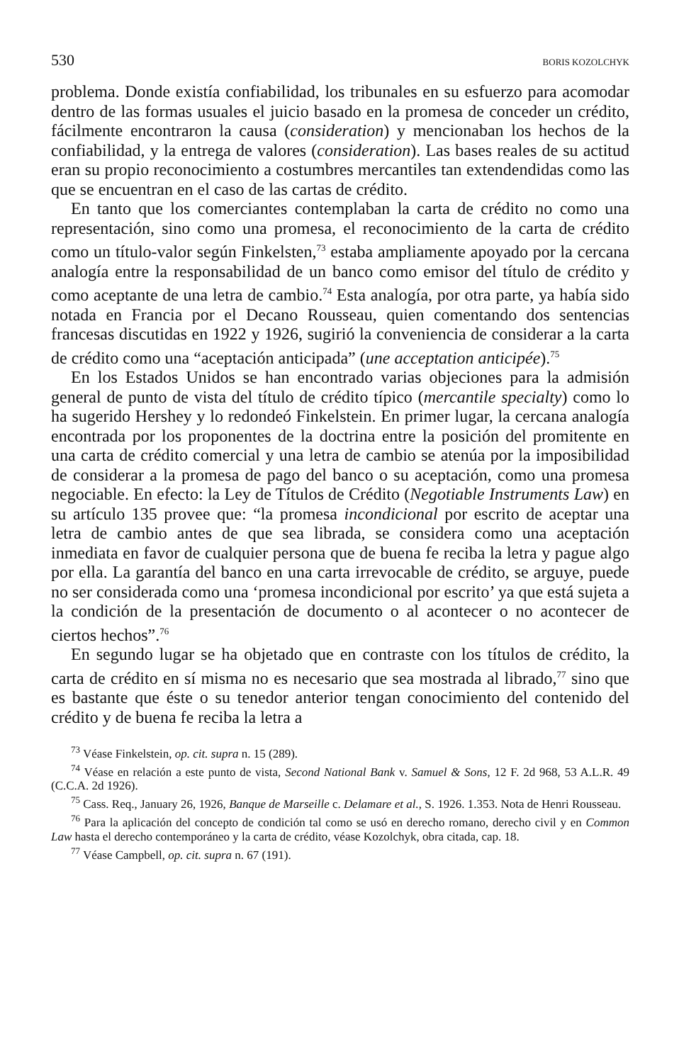530 BORIS KOZOLCHYK
problema. Donde existía confiabilidad, los tribunales en su esfuerzo para acomodar dentro de las formas usuales el juicio basado en la promesa de conceder un crédito, fácilmente encontraron la causa (consideration) y mencionaban los hechos de la confiabilidad, y la entrega de valores (consideration). Las bases reales de su actitud eran su propio reconocimiento a costumbres mercantiles tan extendendidas como las que se encuentran en el caso de las cartas de crédito.
En tanto que los comerciantes contemplaban la carta de crédito no como una representación, sino como una promesa, el reconocimiento de la carta de crédito como un título-valor según Finkelsten,<sup>73</sup> estaba ampliamente apoyado por la cercana analogía entre la responsabilidad de un banco como emisor del título de crédito y como aceptante de una letra de cambio.<sup>74</sup> Esta analogía, por otra parte, ya había sido notada en Francia por el Decano Rousseau, quien comentando dos sentencias francesas discutidas en 1922 y 1926, sugirió la conveniencia de considerar a la carta de crédito como una “aceptación anticipada” (une acceptation anticipée).<sup>75</sup>
En los Estados Unidos se han encontrado varias objeciones para la admisión general de punto de vista del título de crédito típico (mercantile specialty) como lo ha sugerido Hershey y lo redondeó Finkelstein. En primer lugar, la cercana analogía encontrada por los proponentes de la doctrina entre la posición del promitente en una carta de crédito comercial y una letra de cambio se atenúa por la imposibilidad de considerar a la promesa de pago del banco o su aceptación, como una promesa negociable. En efecto: la Ley de Títulos de Crédito (Negotiable Instruments Law) en su artículo 135 provee que: “la promesa incondicional por escrito de aceptar una letra de cambio antes de que sea librada, se considera como una aceptación inmediata en favor de cualquier persona que de buena fe reciba la letra y pague algo por ella. La garantía del banco en una carta irrevocable de crédito, se arguye, puede no ser considerada como una ‘promesa incondicional por escrito’ ya que está sujeta a la condición de la presentación de documento o al acontecer o no acontecer de ciertos hechos”.<sup>76</sup>
En segundo lugar se ha objetado que en contraste con los títulos de crédito, la carta de crédito en sí misma no es necesario que sea mostrada al librado,<sup>77</sup> sino que es bastante que éste o su tenedor anterior tengan conocimiento del contenido del crédito y de buena fe reciba la letra a
<sup>73</sup> Véase Finkelstein, op. cit. supra n. 15 (289).
<sup>74</sup> Véase en relación a este punto de vista, Second National Bank v. Samuel & Sons, 12 F. 2d 968, 53 A.L.R. 49 (C.C.A. 2d 1926).
<sup>75</sup> Cass. Req., January 26, 1926, Banque de Marseille c. Delamare et al., S. 1926. 1.353. Nota de Henri Rousseau.
<sup>76</sup> Para la aplicación del concepto de condición tal como se usó en derecho romano, derecho civil y en Common Law hasta el derecho contemporáneo y la carta de crédito, véase Kozolchyk, obra citada, cap. 18.
<sup>77</sup> Véase Campbell, op. cit. supra n. 67 (191).